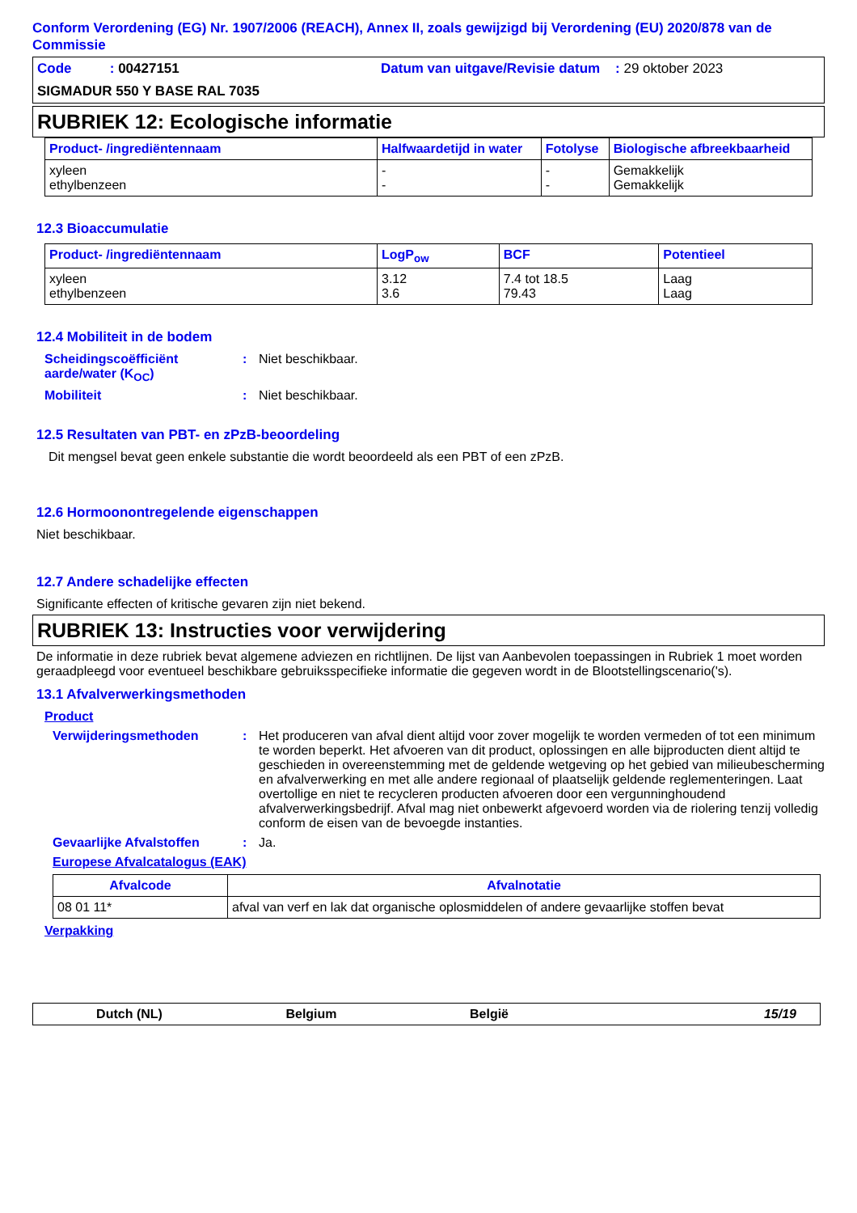Conform Verordening (EG) Nr. 1907/2006 (REACH), Annex II, zoals gewijzigd bij Verordening (EU) 2020/878 van de Commissie
Code : 00427151
Datum van uitgave/Revisie datum : 29 oktober 2023
SIGMADUR 550 Y BASE RAL 7035
RUBRIEK 12: Ecologische informatie
| Product- /ingrediëntennaam | Halfwaardetijd in water | Fotolyse | Biologische afbreekbaarheid |
| --- | --- | --- | --- |
| xyleen ethylbenzeen | - - | - - | Gemakkelijk Gemakkelijk |
12.3 Bioaccumulatie
| Product- /ingrediëntennaam | LogP<sub>ow</sub> | BCF | Potentieel |
| --- | --- | --- | --- |
| xyleen ethylbenzeen | 3.12 3.6 | 7.4 tot 18.5 79.43 | Laag Laag |
12.4 Mobiliteit in de bodem
Scheidingscoëfficiënt aarde/water (K<sub>OC</sub>)
: Niet beschikbaar.
Mobiliteit : Niet beschikbaar.
12.5 Resultaten van PBT- en zPzB-beoordeling
Dit mengsel bevat geen enkele substantie die wordt beoordeeld als een PBT of een zPzB.
12.6 Hormoonontregelende eigenschappen
Niet beschikbaar.
12.7 Andere schadelijke effecten
Significante effecten of kritische gevaren zijn niet bekend.
RUBRIEK 13: Instructies voor verwijdering
De informatie in deze rubriek bevat algemene adviezen en richtlijnen. De lijst van Aanbevolen toepassingen in Rubriek 1 moet worden geraadpleegd voor eventueel beschikbare gebruiksspecifieke informatie die gegeven wordt in de Blootstellingscenario('s).
13.1 Afvalverwerkingsmethoden
Product
Verwijderingsmethoden : Het produceren van afval dient altijd voor zover mogelijk te worden vermeden of tot een minimum te worden beperkt. Het afvoeren van dit product, oplossingen en alle bijproducten dient altijd te geschieden in overeenstemming met de geldende wetgeving op het gebied van milieubescherming en afvalverwerking en met alle andere regionaal of plaatselijk geldende reglementeringen. Laat overtollige en niet te recycleren producten afvoeren door een vergunninghoudend afvalverwerkingsbedrijf. Afval mag niet onbewerkt afgevoerd worden via de riolering tenzij volledig conform de eisen van de bevoegde instanties.
Gevaarlijke Afvalstoffen : Ja.
Europese Afvalcatalogus (EAK)
| Afvalcode | Afvalnotatie |
| --- | --- |
| 08 01 11* | afval van verf en lak dat organische oplosmiddelen of andere gevaarlijke stoffen bevat |
Verpakking
Dutch (NL) Belgium België 15/19